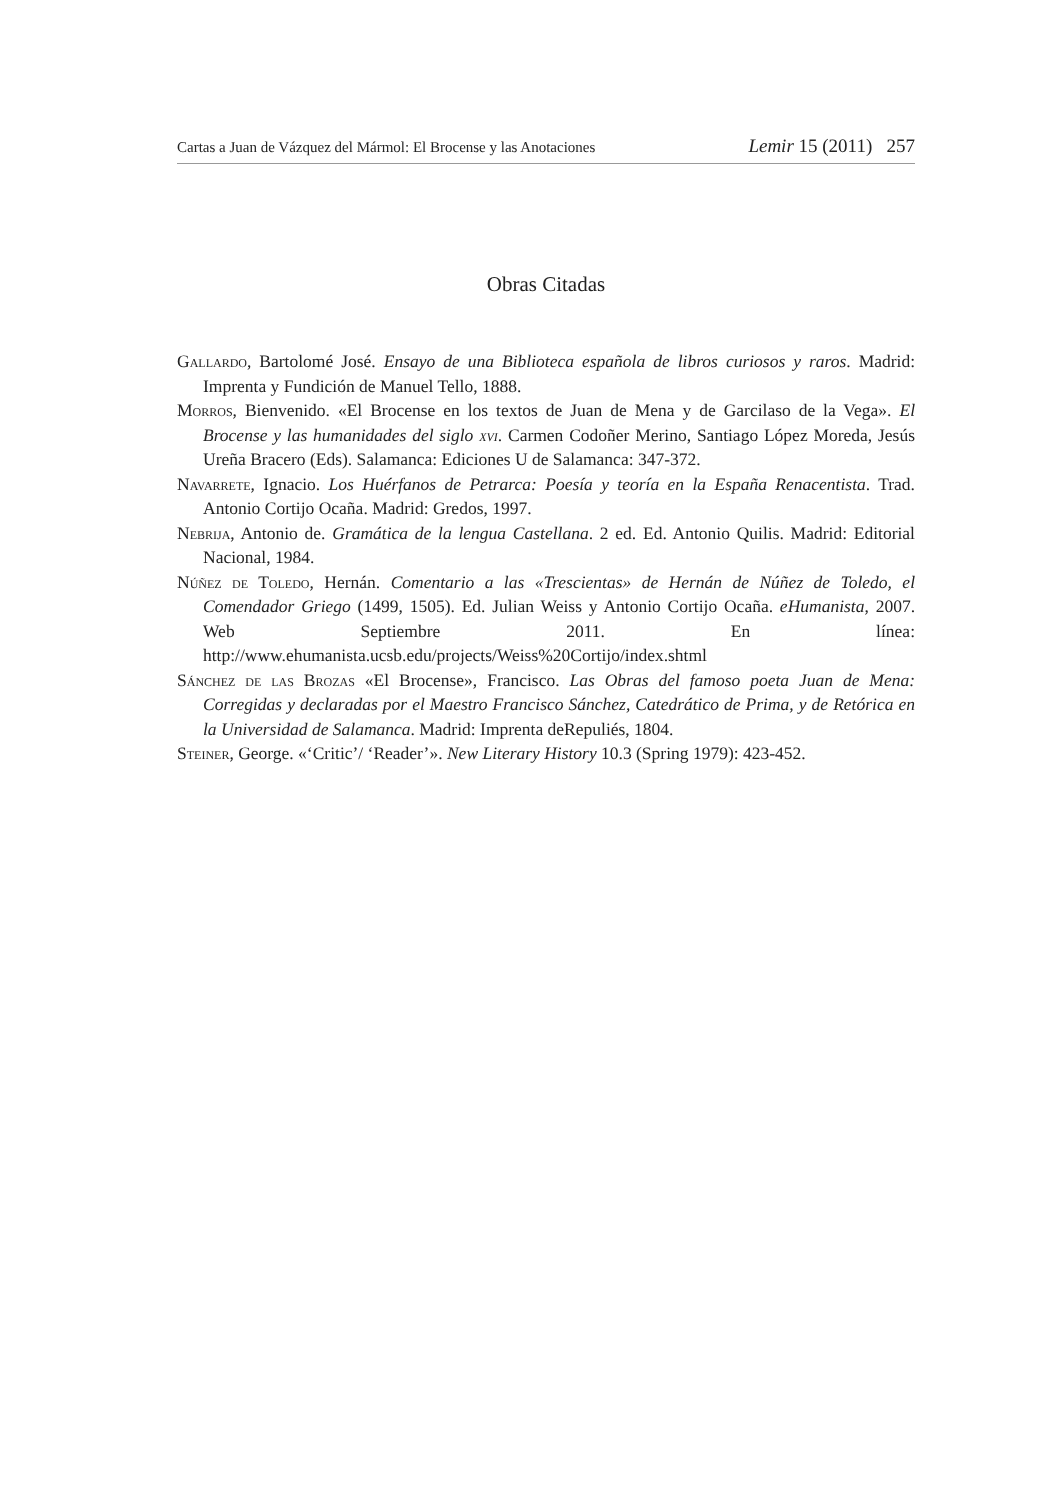Cartas a Juan de Vázquez del Mármol: El Brocense y las Anotaciones Lemir 15 (2011) 257
Obras Citadas
Gallardo, Bartolomé José. Ensayo de una Biblioteca española de libros curiosos y raros. Madrid: Imprenta y Fundición de Manuel Tello, 1888.
Morros, Bienvenido. «El Brocense en los textos de Juan de Mena y de Garcilaso de la Vega». El Brocense y las humanidades del siglo xvi. Carmen Codoñer Merino, Santiago López Moreda, Jesús Ureña Bracero (Eds). Salamanca: Ediciones U de Salamanca: 347-372.
Navarrete, Ignacio. Los Huérfanos de Petrarca: Poesía y teoría en la España Renacentista. Trad. Antonio Cortijo Ocaña. Madrid: Gredos, 1997.
Nebrija, Antonio de. Gramática de la lengua Castellana. 2 ed. Ed. Antonio Quilis. Madrid: Editorial Nacional, 1984.
Núñez de Toledo, Hernán. Comentario a las «Trescientas» de Hernán de Núñez de Toledo, el Comendador Griego (1499, 1505). Ed. Julian Weiss y Antonio Cortijo Ocaña. eHumanista, 2007. Web Septiembre 2011. En línea: http://www.ehumanista.ucsb.edu/projects/Weiss%20Cortijo/index.shtml
Sánchez de las Brozas «El Brocense», Francisco. Las Obras del famoso poeta Juan de Mena: Corregidas y declaradas por el Maestro Francisco Sánchez, Catedrático de Prima, y de Retórica en la Universidad de Salamanca. Madrid: Imprenta deRepuliés, 1804.
Steiner, George. «‘Critic’/ ‘Reader’». New Literary History 10.3 (Spring 1979): 423-452.